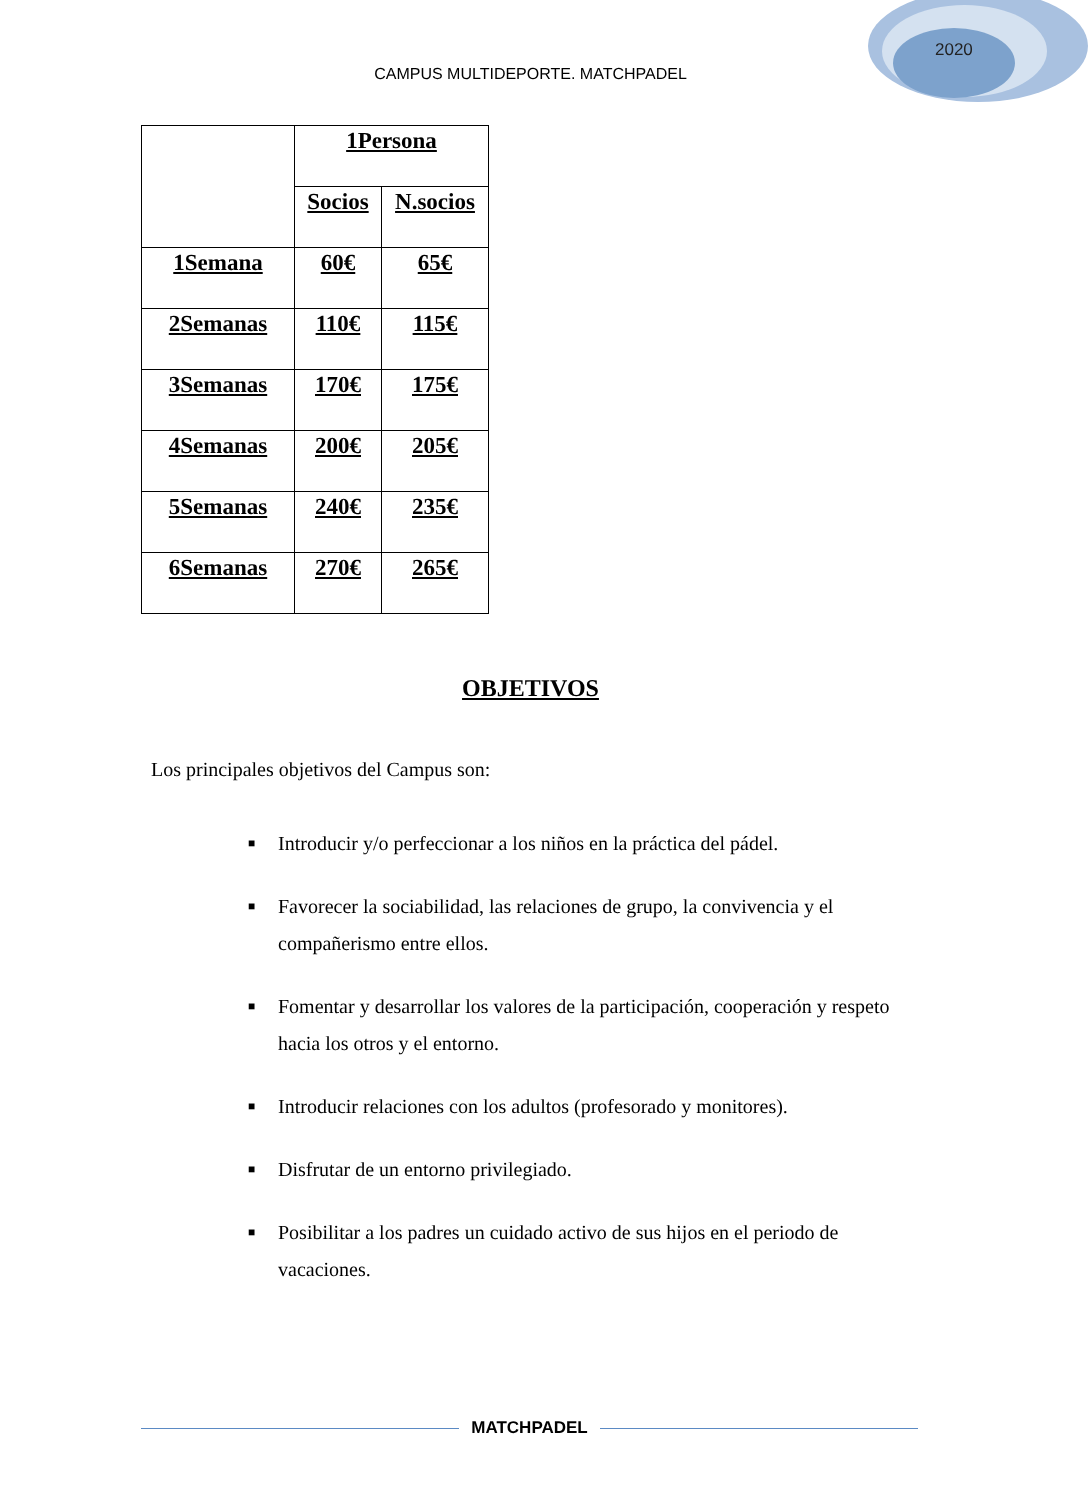2020
CAMPUS MULTIDEPORTE. MATCHPADEL
| | 1Persona | |
| --- | --- | --- |
| | Socios | N.socios |
| 1Semana | 60€ | 65€ |
| 2Semanas | 110€ | 115€ |
| 3Semanas | 170€ | 175€ |
| 4Semanas | 200€ | 205€ |
| 5Semanas | 240€ | 235€ |
| 6Semanas | 270€ | 265€ |
OBJETIVOS
Los principales objetivos del Campus son:
■ Introducir y/o perfeccionar a los niños en la práctica del pádel.
■ Favorecer la sociabilidad, las relaciones de grupo, la convivencia y el compañerismo entre ellos.
■ Fomentar y desarrollar los valores de la participación, cooperación y respeto hacia los otros y el entorno.
■ Introducir relaciones con los adultos (profesorado y monitores).
■ Disfrutar de un entorno privilegiado.
■ Posibilitar a los padres un cuidado activo de sus hijos en el periodo de vacaciones.
MATCHPADEL